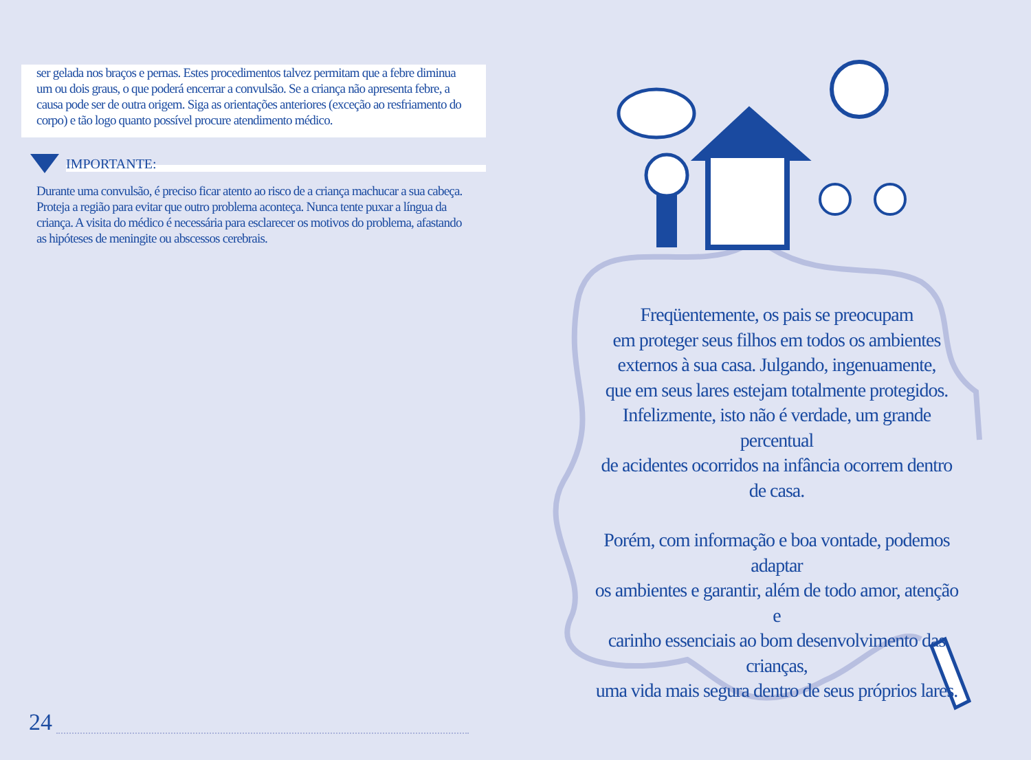ser gelada nos braços e pernas. Estes procedimentos talvez permitam que a febre diminua um ou dois graus, o que poderá encerrar a convulsão. Se a criança não apresenta febre, a causa pode ser de outra origem. Siga as orientações anteriores (exceção ao resfriamento do corpo) e tão logo quanto possível procure atendimento médico.
IMPORTANTE:
Durante uma convulsão, é preciso ficar atento ao risco de a criança machucar a sua cabeça. Proteja a região para evitar que outro problema aconteça. Nunca tente puxar a língua da criança. A visita do médico é necessária para esclarecer os motivos do problema, afastando as hipóteses de meningite ou abscessos cerebrais.
24
Freqüentemente, os pais se preocupam
em proteger seus filhos em todos os ambientes
externos à sua casa. Julgando, ingenuamente,
que em seus lares estejam totalmente protegidos.
Infelizmente, isto não é verdade, um grande percentual
de acidentes ocorridos na infância ocorrem dentro de casa.
Porém, com informação e boa vontade, podemos adaptar
os ambientes e garantir, além de todo amor, atenção e
carinho essenciais ao bom desenvolvimento das crianças,
uma vida mais segura dentro de seus próprios lares.